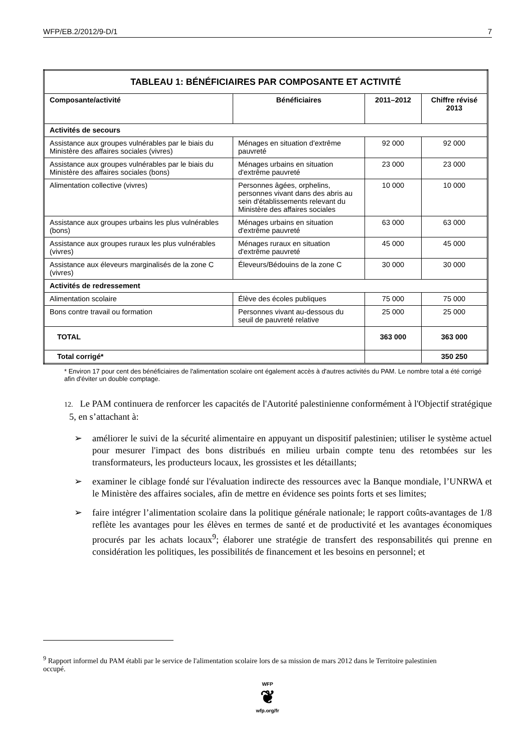WFP/EB.2/2012/9-D/1 7
| TABLEAU 1: BÉNÉFICIAIRES PAR COMPOSANTE ET ACTIVITÉ | | | |
| --- | --- | --- | --- |
| Composante/activité | Bénéficiaires | 2011–2012 | Chiffre révisé 2013 |
| Activités de secours | | | |
| Assistance aux groupes vulnérables par le biais du Ministère des affaires sociales (vivres) | Ménages en situation d'extrême pauvreté | 92 000 | 92 000 |
| Assistance aux groupes vulnérables par le biais du Ministère des affaires sociales (bons) | Ménages urbains en situation d'extrême pauvreté | 23 000 | 23 000 |
| Alimentation collective (vivres) | Personnes âgées, orphelins, personnes vivant dans des abris au sein d'établissements relevant du Ministère des affaires sociales | 10 000 | 10 000 |
| Assistance aux groupes urbains les plus vulnérables (bons) | Ménages urbains en situation d'extrême pauvreté | 63 000 | 63 000 |
| Assistance aux groupes ruraux les plus vulnérables (vivres) | Ménages ruraux en situation d'extrême pauvreté | 45 000 | 45 000 |
| Assistance aux éleveurs marginalisés de la zone C (vivres) | Éleveurs/Bédouins de la zone C | 30 000 | 30 000 |
| Activités de redressement | | | |
| Alimentation scolaire | Élève des écoles publiques | 75 000 | 75 000 |
| Bons contre travail ou formation | Personnes vivant au-dessous du seuil de pauvreté relative | 25 000 | 25 000 |
| TOTAL | | 363 000 | 363 000 |
| Total corrigé* | | | 350 250 |
* Environ 17 pour cent des bénéficiaires de l'alimentation scolaire ont également accès à d'autres activités du PAM. Le nombre total a été corrigé afin d'éviter un double comptage.
12. Le PAM continuera de renforcer les capacités de l'Autorité palestinienne conformément à l'Objectif stratégique 5, en s’attachant à:
➢ améliorer le suivi de la sécurité alimentaire en appuyant un dispositif palestinien; utiliser le système actuel pour mesurer l'impact des bons distribués en milieu urbain compte tenu des retombées sur les transformateurs, les producteurs locaux, les grossistes et les détaillants;
➢ examiner le ciblage fondé sur l'évaluation indirecte des ressources avec la Banque mondiale, l’UNRWA et le Ministère des affaires sociales, afin de mettre en évidence ses points forts et ses limites;
➢ faire intégrer l’alimentation scolaire dans la politique générale nationale; le rapport coûts-avantages de 1/8 reflète les avantages pour les élèves en termes de santé et de productivité et les avantages économiques procurés par les achats locaux<sup>9</sup>; élaborer une stratégie de transfert des responsabilités qui prenne en considération les politiques, les possibilités de financement et les besoins en personnel; et
<sup>9</sup> Rapport informel du PAM établi par le service de l'alimentation scolaire lors de sa mission de mars 2012 dans le Territoire palestinien occupé.
WFP
❦
wfp.org/fr